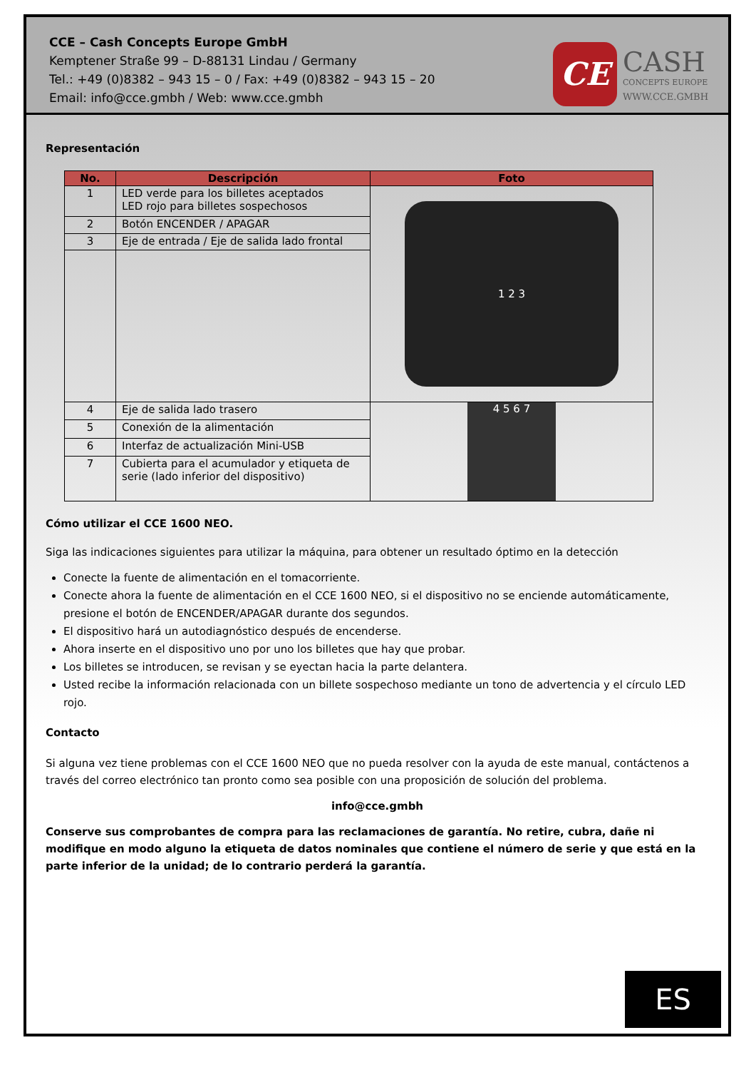CCE – Cash Concepts Europe GmbH
Kemptener Straße 99 – D-88131 Lindau / Germany
Tel.: +49 (0)8382 – 943 15 – 0 / Fax: +49 (0)8382 – 943 15 – 20
Email: info@cce.gmbh / Web: www.cce.gmbh
CE
CASH
CONCEPTS EUROPE
WWW.CCE.GMBH
Representación
| No. | Descripción | Foto |
| --- | --- | --- |
| 1 | LED verde para los billetes aceptados LED rojo para billetes sospechosos | 1 2 3 |
| 2 | Botón ENCENDER / APAGAR | |
| 3 | Eje de entrada / Eje de salida lado frontal | |
| 4 | Eje de salida lado trasero | 4 5 6 7 |
| 5 | Conexión de la alimentación | |
| 6 | Interfaz de actualización Mini-USB | |
| 7 | Cubierta para el acumulador y etiqueta de serie (lado inferior del dispositivo) | |
Cómo utilizar el CCE 1600 NEO.
Siga las indicaciones siguientes para utilizar la máquina, para obtener un resultado óptimo en la detección
Conecte la fuente de alimentación en el tomacorriente.
Conecte ahora la fuente de alimentación en el CCE 1600 NEO, si el dispositivo no se enciende automáticamente, presione el botón de ENCENDER/APAGAR durante dos segundos.
El dispositivo hará un autodiagnóstico después de encenderse.
Ahora inserte en el dispositivo uno por uno los billetes que hay que probar.
Los billetes se introducen, se revisan y se eyectan hacia la parte delantera.
Usted recibe la información relacionada con un billete sospechoso mediante un tono de advertencia y el círculo LED rojo.
Contacto
Si alguna vez tiene problemas con el CCE 1600 NEO que no pueda resolver con la ayuda de este manual, contáctenos a través del correo electrónico tan pronto como sea posible con una proposición de solución del problema.
info@cce.gmbh
Conserve sus comprobantes de compra para las reclamaciones de garantía. No retire, cubra, dañe ni modifique en modo alguno la etiqueta de datos nominales que contiene el número de serie y que está en la parte inferior de la unidad; de lo contrario perderá la garantía.
ES